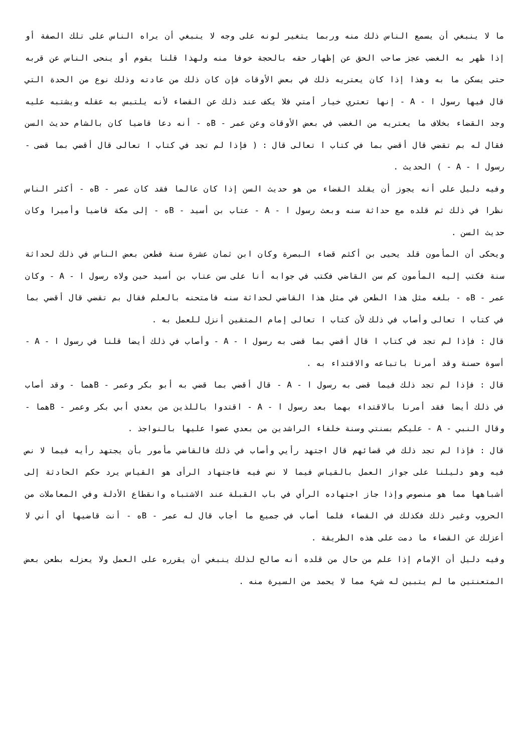ما لا ينبغي أن يسمع الناس ذلك منه وربما يتغير لونه على وجه لا ينبغي أن يراه الناس على تلك الصفة أو إذا ظهر به الغضب عجز صاحب الحق عن إظهار حقه بالحجة خوفا منه ولهذا قلنا يقوم أو ينحى الناس عن قربه حتى يسكن ما به وهذا إذا كان يعتريه ذلك في بعض الأوقات فإن كان ذلك من عادته وذلك نوع من الحدة التي قال فيها رسول ا - A - إنها تعتري خيار أمتي فلا يكف عند ذلك عن القضاء لأنه يلتبس به عقله ويشتبه عليه وجد القضاء بخلاف ما يعتريه من الغضب في بعض الأوقات وعن عمر - Bه - أنه دعا قاضيا كان بالشام حديث السن فقال له بم تقضي قال أقضي بما في كتاب ا تعالى قال : ( فإذا لم تجد في كتاب ا تعالى قال أقضي بما قضى - رسول ا - A - ) الحديث .
وفيه دليل على أنه يجوز أن يقلد القضاء من هو حديث السن إذا كان عالما فقد كان عمر - Bه - أكثر الناس نظرا في ذلك ثم قلده مع حداثة سنه وبعث رسول ا - A - عتاب بن أسيد - Bه - إلى مكة قاضيا وأميرا وكان حديث السن .
ويحكى أن المأمون قلد يحيى بن أكثم قضاء البصرة وكان ابن ثمان عشرة سنة فطعن بعض الناس في ذلك لحداثة سنة فكتب إليه المأمون كم سن القاضي فكتب في جوابه أنا على سن عتاب بن أسيد حين ولاه رسول ا - A - وكان عمر - Bه - بلغه مثل هذا الطعن في مثل هذا القاضي لحداثة سنه فامتحنه بالعلم فقال بم تقضي قال أقضي بما في كتاب ا تعالى وأصاب في ذلك لأن كتاب ا تعالى إمام المتقين أنزل للعمل به .
قال : فإذا لم تجد في كتاب ا قال أقضي بما قضى به رسول ا - A - وأصاب في ذلك أيضا قلنا في رسول ا - A - أسوة حسنة وقد أمرنا باتباعه والاقتداء به .
قال : فإذا لم تجد ذلك فيما قضى به رسول ا - A - قال أقضي بما قضي به أبو بكر وعمر - Bهما - وقد أصاب في ذلك أيضا فقد أمرنا بالاقتداء بهما بعد رسول ا - A - اقتدوا باللذين من بعدي أبي بكر وعمر - Bهما - وقال النبي - A - عليكم بسنتي وسنة خلفاء الراشدين من بعدي عضوا عليها بالنواجذ .
قال : فإذا لم تجد ذلك في قضائهم قال اجتهد رأيي وأصاب في ذلك فالقاضي مأمور بأن يجتهد رأيه فيما لا نص فيه وهو دليلنا على جواز العمل بالقياس فيما لا نص فيه فاجتهاد الرأى هو القياس يرد حكم الحادثة إلى أشباهها مما هو منصوص وإذا جاز اجتهاده الرأي في باب القبلة عند الاشتباه وانقطاع الأدلة وفي المعاملات من الحروب وغير ذلك فكذلك في القضاء فلما أصاب في جميع ما أجاب قال له عمر - Bه - أنت قاضيها أي أني لا أعزلك عن القضاء ما دمت على هذه الطريقة .
وفيه دليل أن الإمام إذا علم من حال من قلده أنه صالح لذلك ينبغي أن يقرره على العمل ولا يعزله بطعن بعض المتعنتين ما لم يتبين له شيء مما لا يحمد من السيرة منه .